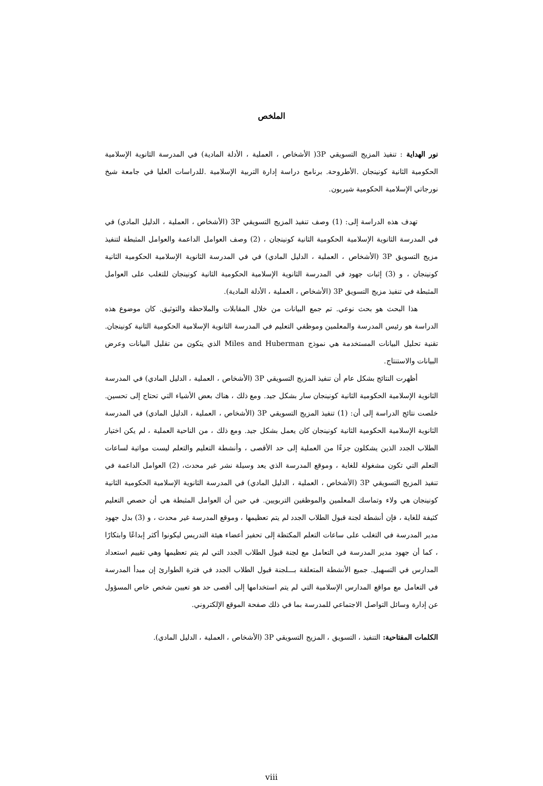الملخص
نور الهداية : تنفيذ المزيج التسويقي 3P( الأشخاص ، العملية ، الأدلة المادية) في المدرسة الثانوية الإسلامية الحكومية الثانية كونينجان .الأطروحة. برنامج دراسة إدارة التربية الإسلامية .للدراسات العليا في جامعة شيخ نورجاتي الإسلامية الحكومية شيربون.
تهدف هذه الدراسة إلى: (1) وصف تنفيذ المزيج التسويقي 3P (الأشخاص ، العملية ، الدليل المادي) في في المدرسة الثانوية الإسلامية الحكومية الثانية كونينجان ، (2) وصف العوامل الداعمة والعوامل المثبطة لتنفيذ مزيج التسويق 3P (الأشخاص ، العملية ، الدليل المادي) في في المدرسة الثانوية الإسلامية الحكومية الثانية كونينجان ، و (3) إثبات جهود في المدرسة الثانوية الإسلامية الحكومية الثانية كونينجان للتغلب على العوامل المثبطة في تنفيذ مزيج التسويق 3P (الأشخاص ، العملية ، الأدلة المادية).
هذا البحث هو بحث نوعي. تم جمع البيانات من خلال المقابلات والملاحظة والتوثيق. كان موضوع هذه الدراسة هو رئيس المدرسة والمعلمين وموظفي التعليم في المدرسة الثانوية الإسلامية الحكومية الثانية كونينجان. تقنية تحليل البيانات المستخدمة هي نموذج Miles and Huberman الذي يتكون من تقليل البيانات وعرض البيانات والاستنتاج.
أظهرت النتائج بشكل عام أن تنفيذ المزيج التسويقي 3P (الأشخاص ، العملية ، الدليل المادي) في المدرسة الثانوية الإسلامية الحكومية الثانية كونينجان سار بشكل جيد. ومع ذلك ، هناك بعض الأشياء التي تحتاج إلى تحسين. خلصت نتائج الدراسة إلى أن: (1) تنفيذ المزيج التسويقي 3P (الأشخاص ، العملية ، الدليل المادي) في المدرسة الثانوية الإسلامية الحكومية الثانية كونينجان كان يعمل بشكل جيد. ومع ذلك ، من الناحية العملية ، لم يكن اختيار الطلاب الجدد الذين يشكلون جزءًا من العملية إلى حد الأقصى ، وأنشطة التعليم والتعلم ليست مواتية لساعات التعلم التي تكون مشغولة للغاية ، وموقع المدرسة الذي يعد وسيلة نشر غير محدث، (2) العوامل الداعمة في تنفيذ المزيج التسويقي 3P (الأشخاص ، العملية ، الدليل المادي) في المدرسة الثانوية الإسلامية الحكومية الثانية كونينجان هي ولاء وتماسك المعلمين والموظفين التربويين. في حين أن العوامل المثبطة هي أن حصص التعليم كثيفة للغاية ، فإن أنشطة لجنة قبول الطلاب الجدد لم يتم تعظيمها ، وموقع المدرسة غير محدث ، و (3) بدل جهود مدير المدرسة في التغلب على ساعات التعلم المكتظة إلى تحفيز أعضاء هيئة التدريس ليكونوا أكثر إبداعًا وابتكارًا ، كما أن جهود مدير المدرسة في التعامل مع لجنة قبول الطلاب الجدد التي لم يتم تعظيمها وهي تقييم استعداد المدارس في التسهيل. جميع الأنشطة المتعلقة بـــلجنة قبول الطلاب الجدد في فترة الطوارئ إن مبدأ المدرسة في التعامل مع مواقع المدارس الإسلامية التي لم يتم استخدامها إلى أقصى حد هو تعيين شخص خاص المسؤول عن إدارة وسائل التواصل الاجتماعي للمدرسة بما في ذلك صفحة الموقع الإلكتروني.
الكلمات المفتاحية: التنفيذ ، التسويق ، المزيج التسويقي 3P (الأشخاص ، العملية ، الدليل المادي).
viii